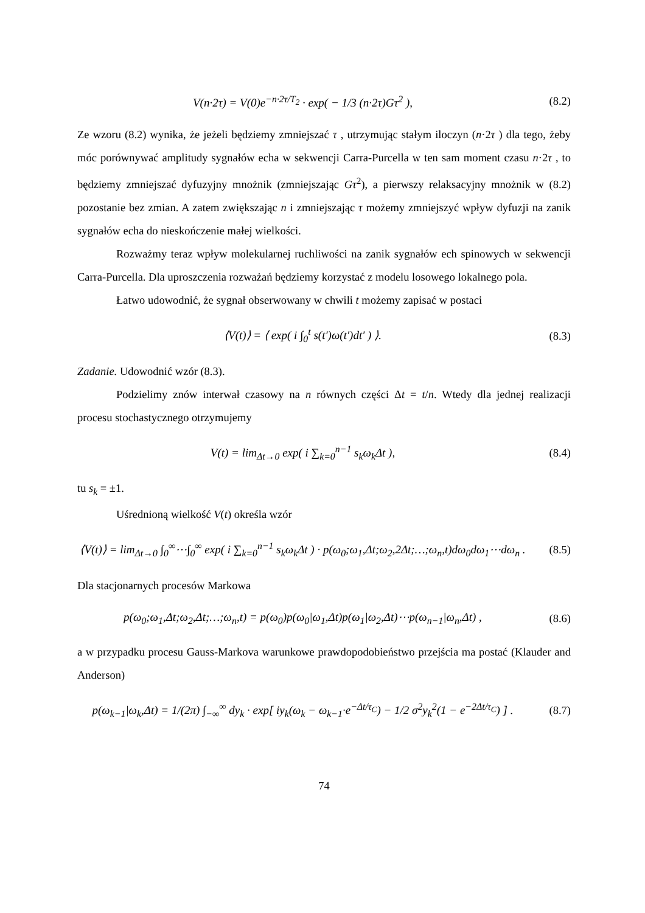V(n·2τ) = V(0)e<sup>−n·2τ/T<sub>2</sub></sup> · exp( − 1/3 (n·2τ)Gτ<sup>2</sup> ),
(8.2)
Ze wzoru (8.2) wynika, że jeżeli będziemy zmniejszać τ , utrzymując stałym iloczyn (n·2τ ) dla tego, żeby móc porównywać amplitudy sygnałów echa w sekwencji Carra-Purcella w ten sam moment czasu n·2τ , to będziemy zmniejszać dyfuzyjny mnożnik (zmniejszając Gτ<sup>2</sup>), a pierwszy relaksacyjny mnożnik w (8.2) pozostanie bez zmian. A zatem zwiększając n i zmniejszając τ możemy zmniejszyć wpływ dyfuzji na zanik sygnałów echa do nieskończenie małej wielkości.
Rozważmy teraz wpływ molekularnej ruchliwości na zanik sygnałów ech spinowych w sekwencji Carra-Purcella. Dla uproszczenia rozważań będziemy korzystać z modelu losowego lokalnego pola.
Łatwo udowodnić, że sygnał obserwowany w chwili t możemy zapisać w postaci
⟨V(t)⟩ = ⟨ exp( i ∫<sub>0</sub><sup>t</sup> s(t′)ω(t′)dt′ ) ⟩.
(8.3)
Zadanie. Udowodnić wzór (8.3).
Podzielimy znów interwał czasowy na n równych części Δt = t/n. Wtedy dla jednej realizacji procesu stochastycznego otrzymujemy
V(t) = lim<sub>Δt→0</sub> exp( i ∑<sub>k=0</sub><sup>n−1</sup> s<sub>k</sub>ω<sub>k</sub>Δt ),
(8.4)
tu s<sub>k</sub> = ±1.
Uśrednioną wielkość V(t) określa wzór
⟨V(t)⟩ = lim<sub>Δt→0</sub> ∫<sub>0</sub><sup>∞</sup>⋯∫<sub>0</sub><sup>∞</sup> exp( i ∑<sub>k=0</sub><sup>n−1</sup> s<sub>k</sub>ω<sub>k</sub>Δt ) · p(ω<sub>0</sub>;ω<sub>1</sub>,Δt;ω<sub>2</sub>,2Δt;…;ω<sub>n</sub>,t)dω<sub>0</sub>dω<sub>1</sub>⋯dω<sub>n</sub> .
(8.5)
Dla stacjonarnych procesów Markowa
p(ω<sub>0</sub>;ω<sub>1</sub>,Δt;ω<sub>2</sub>,Δt;…;ω<sub>n</sub>,t) = p(ω<sub>0</sub>)p(ω<sub>0</sub>|ω<sub>1</sub>,Δt)p(ω<sub>1</sub>|ω<sub>2</sub>,Δt)⋯p(ω<sub>n−1</sub>|ω<sub>n</sub>,Δt) ,
(8.6)
a w przypadku procesu Gauss-Markova warunkowe prawdopodobieństwo przejścia ma postać (Klauder and Anderson)
p(ω<sub>k−1</sub>|ω<sub>k</sub>,Δt) = 1/(2π) ∫<sub>−∞</sub><sup>∞</sup> dy<sub>k</sub> · exp[ iy<sub>k</sub>(ω<sub>k</sub> − ω<sub>k−1</sub>·e<sup>−Δt/τ<sub>C</sub></sup>) − 1/2 σ<sup>2</sup>y<sub>k</sub><sup>2</sup>(1 − e<sup>−2Δt/τ<sub>C</sub></sup>) ] .
(8.7)
74